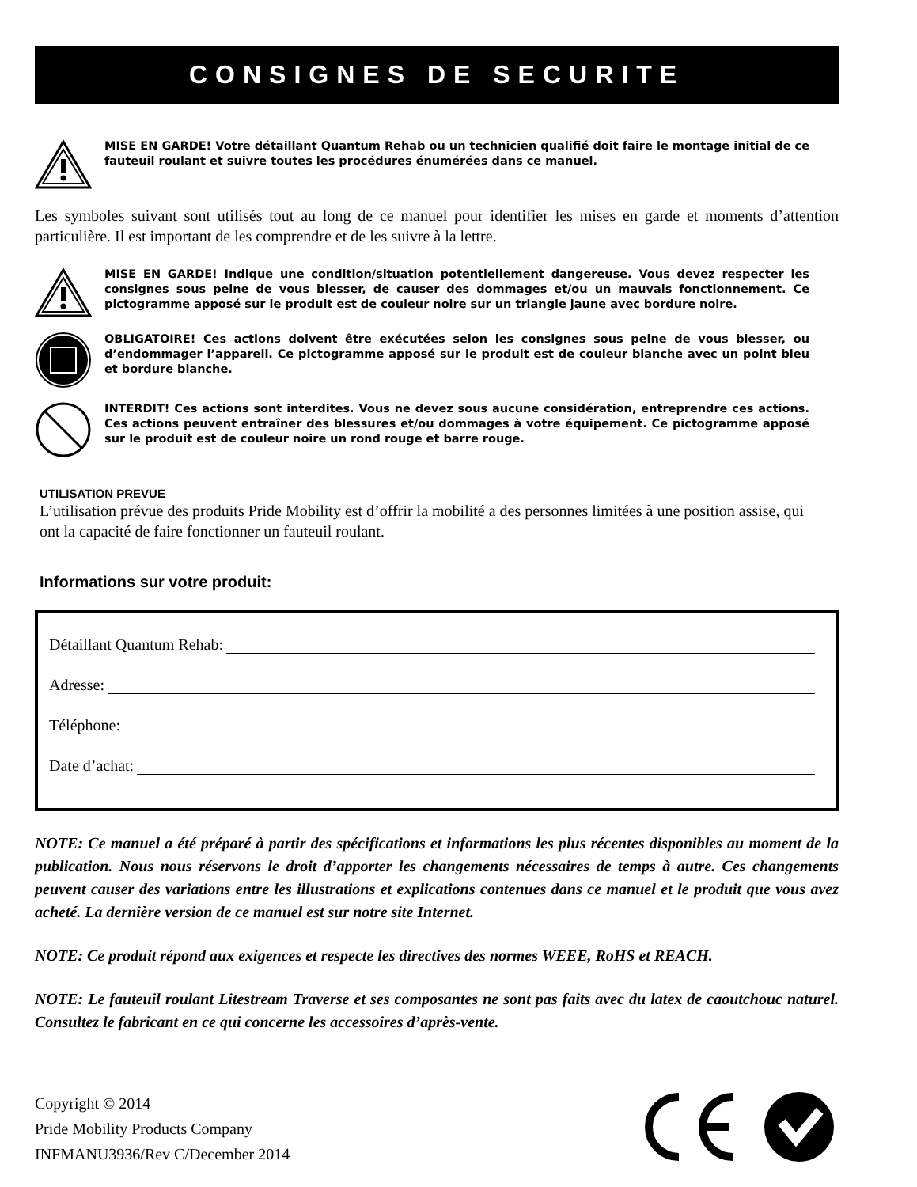CONSIGNES DE SECURITE
MISE EN GARDE! Votre détaillant Quantum Rehab ou un technicien qualifié doit faire le montage initial de ce fauteuil roulant et suivre toutes les procédures énumérées dans ce manuel.
Les symboles suivant sont utilisés tout au long de ce manuel pour identifier les mises en garde et moments d’attention particulière. Il est important de les comprendre et de les suivre à la lettre.
MISE EN GARDE! Indique une condition/situation potentiellement dangereuse. Vous devez respecter les consignes sous peine de vous blesser, de causer des dommages et/ou un mauvais fonctionnement. Ce pictogramme apposé sur le produit est de couleur noire sur un triangle jaune avec bordure noire.
OBLIGATOIRE! Ces actions doivent être exécutées selon les consignes sous peine de vous blesser, ou d’endommager l’appareil. Ce pictogramme apposé sur le produit est de couleur blanche avec un point bleu et bordure blanche.
INTERDIT! Ces actions sont interdites. Vous ne devez sous aucune considération, entreprendre ces actions. Ces actions peuvent entraîner des blessures et/ou dommages à votre équipement. Ce pictogramme apposé sur le produit est de couleur noire un rond rouge et barre rouge.
UTILISATION PREVUE
L’utilisation prévue des produits Pride Mobility est d’offrir la mobilité a des personnes limitées à une position assise, qui ont la capacité de faire fonctionner un fauteuil roulant.
Informations sur votre produit:
Détaillant Quantum Rehab:
Adresse:
Téléphone:
Date d’achat:
NOTE: Ce manuel a été préparé à partir des spécifications et informations les plus récentes disponibles au moment de la publication. Nous nous réservons le droit d’apporter les changements nécessaires de temps à autre. Ces changements peuvent causer des variations entre les illustrations et explications contenues dans ce manuel et le produit que vous avez acheté. La dernière version de ce manuel est sur notre site Internet.
NOTE: Ce produit répond aux exigences et respecte les directives des normes WEEE, RoHS et REACH.
NOTE: Le fauteuil roulant Litestream Traverse et ses composantes ne sont pas faits avec du latex de caoutchouc naturel. Consultez le fabricant en ce qui concerne les accessoires d’après-vente.
Copyright © 2014
Pride Mobility Products Company
INFMANU3936/Rev C/December 2014